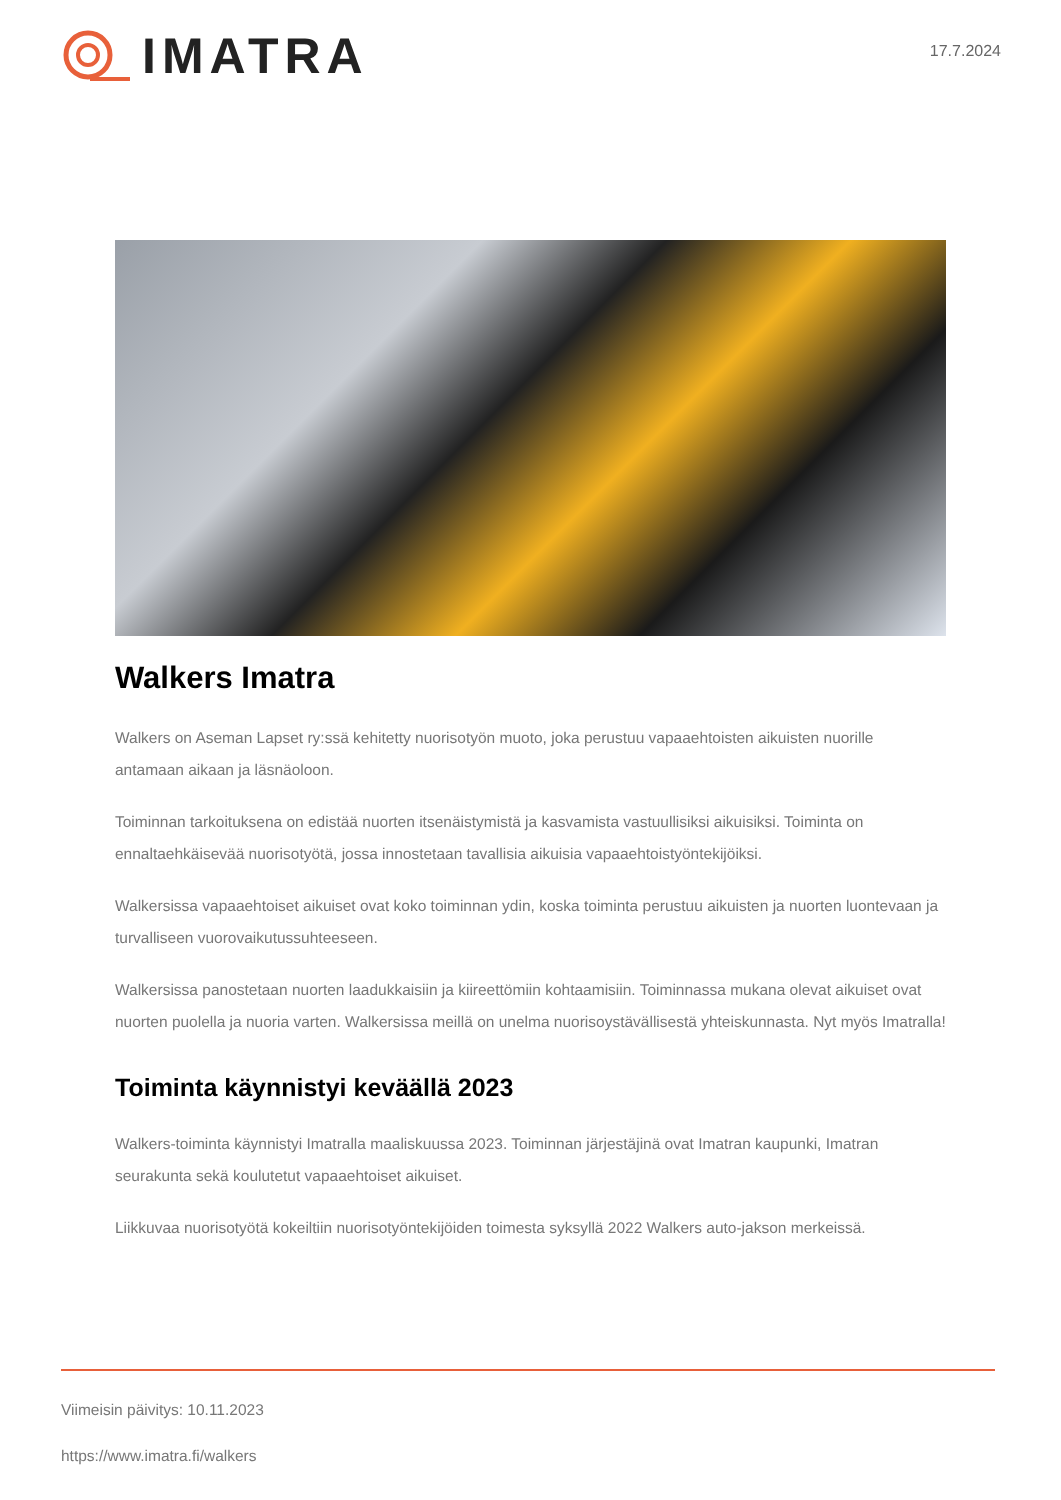IMATRA
17.7.2024
Walkers Imatra
Walkers on Aseman Lapset ry:ssä kehitetty nuorisotyön muoto, joka perustuu vapaaehtoisten aikuisten nuorille antamaan aikaan ja läsnäoloon.
Toiminnan tarkoituksena on edistää nuorten itsenäistymistä ja kasvamista vastuullisiksi aikuisiksi. Toiminta on ennaltaehkäisevää nuorisotyötä, jossa innostetaan tavallisia aikuisia vapaaehtoistyöntekijöiksi.
Walkersissa vapaaehtoiset aikuiset ovat koko toiminnan ydin, koska toiminta perustuu aikuisten ja nuorten luontevaan ja turvalliseen vuorovaikutussuhteeseen.
Walkersissa panostetaan nuorten laadukkaisiin ja kiireettömiin kohtaamisiin. Toiminnassa mukana olevat aikuiset ovat nuorten puolella ja nuoria varten. Walkersissa meillä on unelma nuorisoystävällisestä yhteiskunnasta. Nyt myös Imatralla!
Toiminta käynnistyi keväällä 2023
Walkers-toiminta käynnistyi Imatralla maaliskuussa 2023. Toiminnan järjestäjinä ovat Imatran kaupunki, Imatran seurakunta sekä koulutetut vapaaehtoiset aikuiset.
Liikkuvaa nuorisotyötä kokeiltiin nuorisotyöntekijöiden toimesta syksyllä 2022 Walkers auto-jakson merkeissä.
Viimeisin päivitys: 10.11.2023
https://www.imatra.fi/walkers